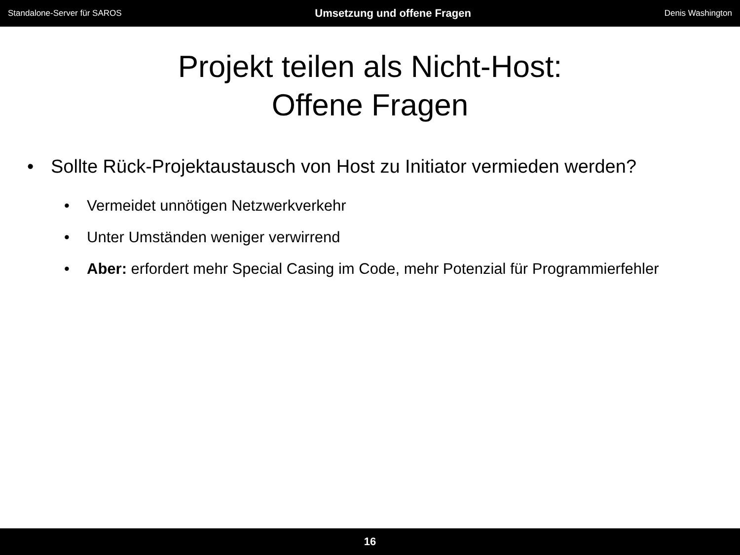Standalone-Server für SAROS Umsetzung und offene Fragen Denis Washington
Projekt teilen als Nicht-Host:
Offene Fragen
• Sollte Rück-Projektaustausch von Host zu Initiator vermieden werden?
• Vermeidet unnötigen Netzwerkverkehr
• Unter Umständen weniger verwirrend
• Aber: erfordert mehr Special Casing im Code, mehr Potenzial für Programmierfehler
16